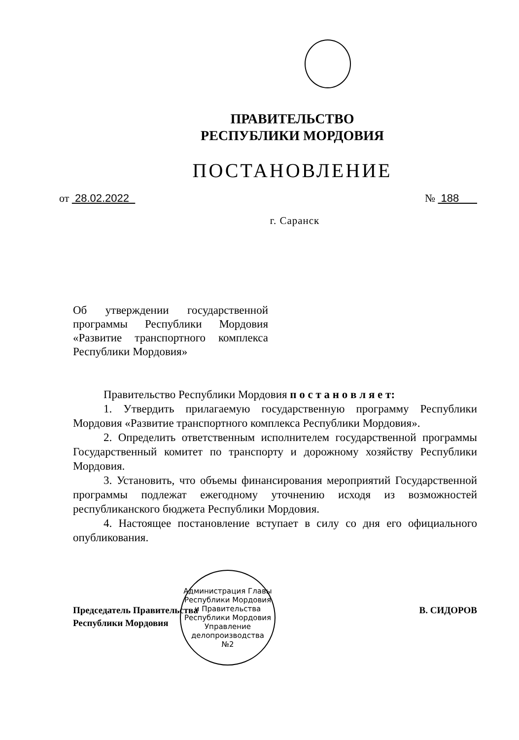ПРАВИТЕЛЬСТВО
РЕСПУБЛИКИ МОРДОВИЯ
ПОСТАНОВЛЕНИЕ
от 28.02.2022 № 188
г. Саранск
Об утверждении государственной программы Республики Мордовия «Развитие транспортного комплекса Республики Мордовия»
Правительство Республики Мордовия п о с т а н о в л я е т:
1. Утвердить прилагаемую государственную программу Республики Мордовия «Развитие транспортного комплекса Республики Мордовия».
2. Определить ответственным исполнителем государственной программы Государственный комитет по транспорту и дорожному хозяйству Республики Мордовия.
3. Установить, что объемы финансирования мероприятий Государственной программы подлежат ежегодному уточнению исходя из возможностей республиканского бюджета Республики Мордовия.
4. Настоящее постановление вступает в силу со дня его официального опубликования.
Председатель Правительства
Республики Мордовия В. СИДОРОВ
Администрация Главы Республики Мордовия и Правительства Республики Мордовия
Управление
делопроизводства
№2